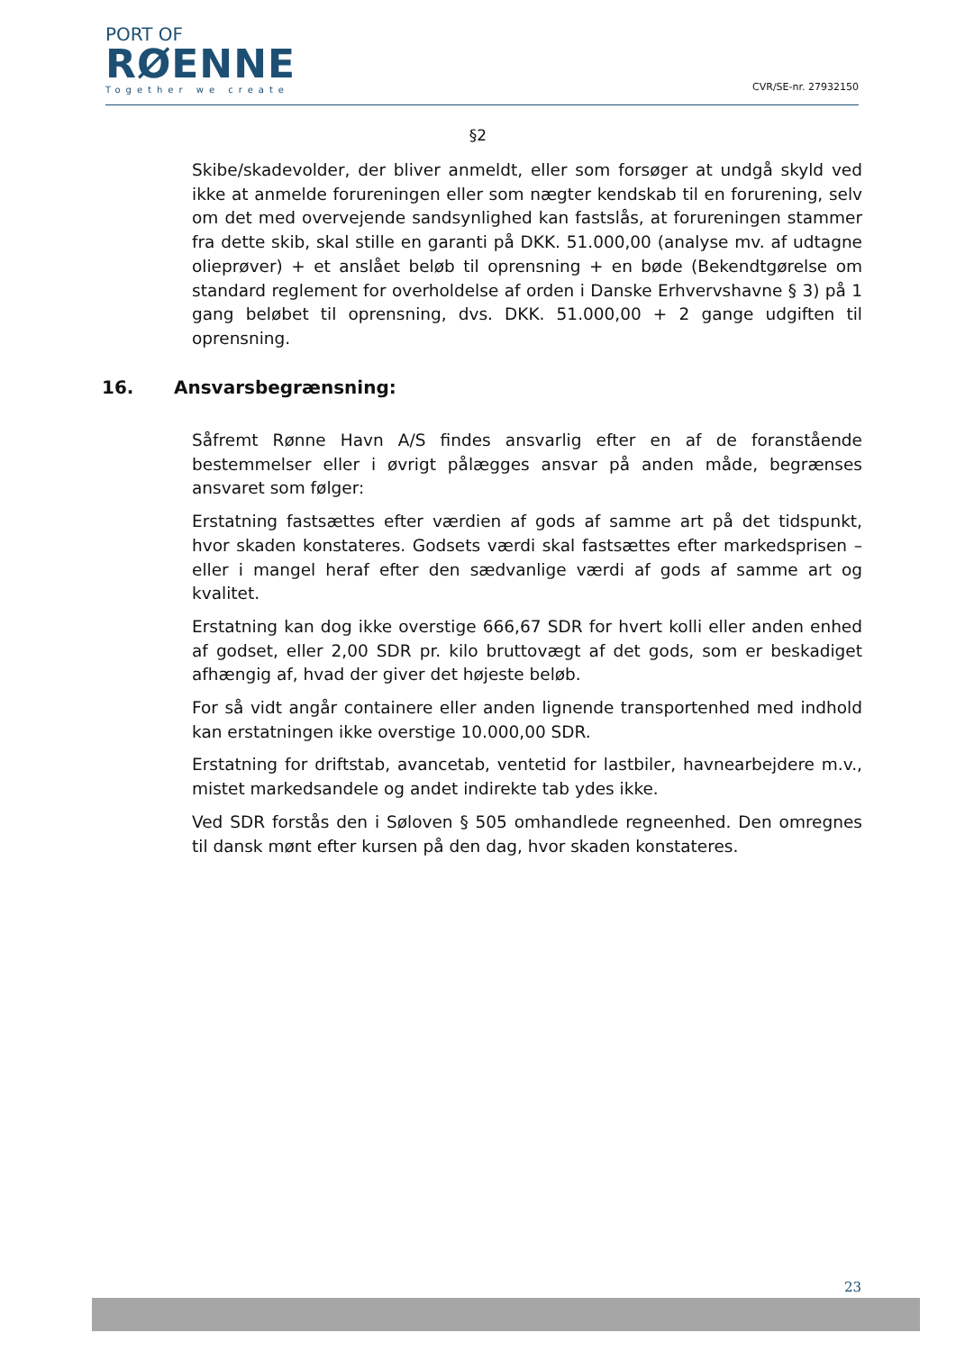PORT OF
RØENNE
Together we create
CVR/SE-nr. 27932150
§2
Skibe/skadevolder, der bliver anmeldt, eller som forsøger at undgå skyld ved ikke at anmelde forureningen eller som nægter kendskab til en forurening, selv om det med overvejende sandsynlighed kan fastslås, at forureningen stammer fra dette skib, skal stille en garanti på DKK. 51.000,00 (analyse mv. af udtagne olieprøver) + et anslået beløb til oprensning + en bøde (Bekendtgørelse om standard reglement for overholdelse af orden i Danske Erhvervshavne § 3) på 1 gang beløbet til oprensning, dvs. DKK. 51.000,00 + 2 gange udgiften til oprensning.
16. Ansvarsbegrænsning:
Såfremt Rønne Havn A/S findes ansvarlig efter en af de foranstående bestemmelser eller i øvrigt pålægges ansvar på anden måde, begrænses ansvaret som følger:
Erstatning fastsættes efter værdien af gods af samme art på det tidspunkt, hvor skaden konstateres. Godsets værdi skal fastsættes efter markedsprisen – eller i mangel heraf efter den sædvanlige værdi af gods af samme art og kvalitet.
Erstatning kan dog ikke overstige 666,67 SDR for hvert kolli eller anden enhed af godset, eller 2,00 SDR pr. kilo bruttovægt af det gods, som er beskadiget afhængig af, hvad der giver det højeste beløb.
For så vidt angår containere eller anden lignende transportenhed med indhold kan erstatningen ikke overstige 10.000,00 SDR.
Erstatning for driftstab, avancetab, ventetid for lastbiler, havnearbejdere m.v., mistet markedsandele og andet indirekte tab ydes ikke.
Ved SDR forstås den i Søloven § 505 omhandlede regneenhed. Den omregnes til dansk mønt efter kursen på den dag, hvor skaden konstateres.
23